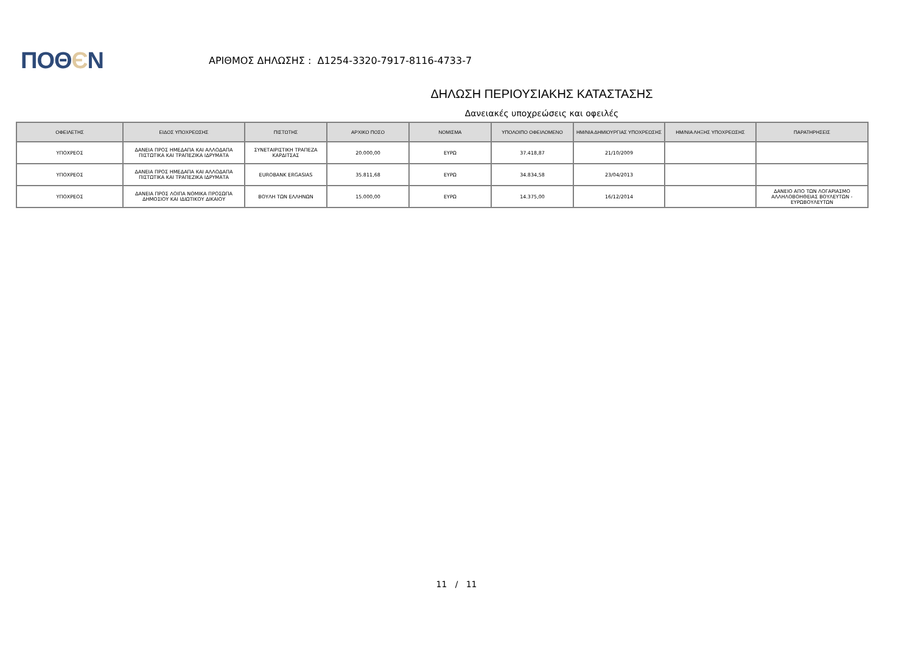ΠΟΘЄΝ
ΑΡΙΘΜΟΣ ΔΗΛΩΣΗΣ : Δ1254-3320-7917-8116-4733-7
ΔΗΛΩΣΗ ΠΕΡΙΟΥΣΙΑΚΗΣ ΚΑΤΑΣΤΑΣΗΣ
Δανειακές υποχρεώσεις και οφειλές
| ΟΦΕΙΛΕΤΗΣ | ΕΙΔΟΣ ΥΠΟΧΡΕΩΣΗΣ | ΠΙΣΤΩΤΗΣ | ΑΡΧΙΚΟ ΠΟΣΟ | ΝΟΜΙΣΜΑ | ΥΠΟΛΟΙΠΟ ΟΦΕΙΛΟΜΕΝΟ | ΗΜ/ΝΙΑ ΔΗΜΙΟΥΡΓΙΑΣ ΥΠΟΧΡΕΩΣΗΣ | ΗΜ/ΝΙΑ ΛΗΞΗΣ ΥΠΟΧΡΕΩΣΗΣ | ΠΑΡΑΤΗΡΗΣΕΙΣ |
| --- | --- | --- | --- | --- | --- | --- | --- | --- |
| ΥΠΟΧΡΕΟΣ | ΔΑΝΕΙΑ ΠΡΟΣ ΗΜΕΔΑΠΑ ΚΑΙ ΑΛΛΟΔΑΠΑ ΠΙΣΤΩΤΙΚΑ ΚΑΙ ΤΡΑΠΕΖΙΚΑ ΙΔΡΥΜΑΤΑ | ΣΥΝΕΤΑΙΡΙΣΤΙΚΗ ΤΡΑΠΕΖΑ ΚΑΡΔΙΤΣΑΣ | 20.000,00 | ΕΥΡΩ | 37.418,87 | 21/10/2009 | | |
| ΥΠΟΧΡΕΟΣ | ΔΑΝΕΙΑ ΠΡΟΣ ΗΜΕΔΑΠΑ ΚΑΙ ΑΛΛΟΔΑΠΑ ΠΙΣΤΩΤΙΚΑ ΚΑΙ ΤΡΑΠΕΖΙΚΑ ΙΔΡΥΜΑΤΑ | EUROBANK ERGASIAS | 35.811,68 | ΕΥΡΩ | 34.834,58 | 23/04/2013 | | |
| ΥΠΟΧΡΕΟΣ | ΔΑΝΕΙΑ ΠΡΟΣ ΛΟΙΠΑ ΝΟΜΙΚΑ ΠΡΟΣΩΠΑ ΔΗΜΟΣΙΟΥ ΚΑΙ ΙΔΙΩΤΙΚΟΥ ΔΙΚΑΙΟΥ | ΒΟΥΛΗ ΤΩΝ ΕΛΛΗΝΩΝ | 15.000,00 | ΕΥΡΩ | 14.375,00 | 16/12/2014 | | ΔΑΝΕΙΟ ΑΠΟ ΤΩΝ ΛΟΓΑΡΙΑΣΜΟ ΑΛΛΗΛΟΒΟΗΘΕΙΑΣ ΒΟΥΛΕΥΤΩΝ - ΕΥΡΩΒΟΥΛΕΥΤΩΝ |
11 / 11